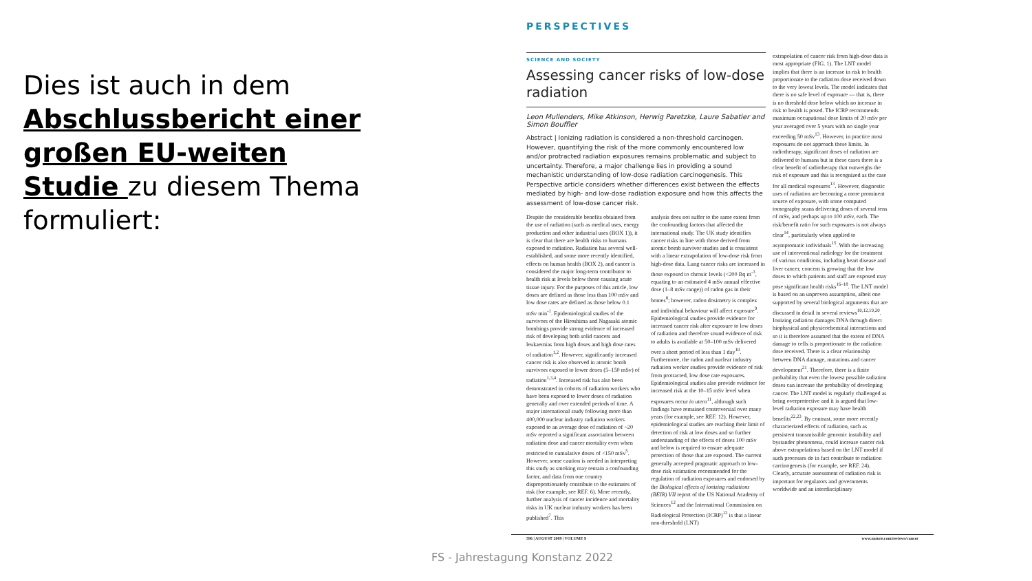Dies ist auch in dem Abschlussbericht einer großen EU-weiten Studie zu diesem Thema formuliert:
PERSPECTIVES
SCIENCE AND SOCIETY
Assessing cancer risks of low-dose radiation
Leon Mullenders, Mike Atkinson, Herwig Paretzke, Laure Sabatier and Simon Bouffler
Abstract | Ionizing radiation is considered a non-threshold carcinogen. However, quantifying the risk of the more commonly encountered low and/or protracted radiation exposures remains problematic and subject to uncertainty. Therefore, a major challenge lies in providing a sound mechanistic understanding of low-dose radiation carcinogenesis. This Perspective article considers whether differences exist between the effects mediated by high- and low-dose radiation exposure and how this affects the assessment of low-dose cancer risk.
Despite the considerable benefits obtained from the use of radiation (such as medical uses, energy production and other industrial uses (BOX 1)), it is clear that there are health risks to humans exposed to radiation. Radiation has several well-established, and some more recently identified, effects on human health (BOX 2), and cancer is considered the major long-term contributor to health risk at levels below those causing acute tissue injury. For the purposes of this article, low doses are defined as those less than 100 mSv and low dose rates are defined as those below 0.1 mSv min<sup>-1</sup>. Epidemiological studies of the survivors of the Hiroshima and Nagasaki atomic bombings provide strong evidence of increased risk of developing both solid cancers and leukaemias from high doses and high dose rates of radiation<sup>1,2</sup>. However, significantly increased cancer risk is also observed in atomic bomb survivors exposed to lower doses (5–150 mSv) of radiation<sup>1,3,4</sup>. Increased risk has also been demonstrated in cohorts of radiation workers who have been exposed to lower doses of radiation generally and over extended periods of time. A major international study following more than 400,000 nuclear industry radiation workers exposed to an average dose of radiation of ~20 mSv reported a significant association between radiation dose and cancer mortality even when restricted to cumulative doses of <150 mSv<sup>5</sup>. However, some caution is needed in interpreting this study as smoking may remain a confounding factor, and data from one country disproportionately contribute to the estimates of risk (for example, see REF. 6). More recently, further analysis of cancer incidence and mortality risks in UK nuclear industry workers has been published<sup>7</sup>. This
analysis does not suffer to the same extent from the confounding factors that affected the international study. The UK study identifies cancer risks in line with those derived from atomic bomb survivor studies and is consistent with a linear extrapolation of low-dose risk from high-dose data. Lung cancer risks are increased in those exposed to chronic levels (<200 Bq m<sup>-3</sup>, equating to an estimated 4 mSv annual effective dose (1–8 mSv range)) of radon gas in their homes<sup>8</sup>; however, radon dosimetry is complex and individual behaviour will affect exposure<sup>9</sup>. Epidemiological studies provide evidence for increased cancer risk after exposure to low doses of radiation and therefore sound evidence of risk to adults is available at 50–100 mSv delivered over a short period of less than 1 day<sup>10</sup>. Furthermore, the radon and nuclear industry radiation worker studies provide evidence of risk from protracted, low dose rate exposures. Epidemiological studies also provide evidence for increased risk at the 10–15 mSv level when exposures occur in utero<sup>11</sup>, although such findings have remained controversial over many years (for example, see REF. 12). However, epidemiological studies are reaching their limit of detection of risk at low doses and so further understanding of the effects of doses 100 mSv and below is required to ensure adequate protection of those that are exposed. The current generally accepted pragmatic approach to low-dose risk estimation recommended for the regulation of radiation exposures and endorsed by the Biological effects of ionizing radiations (BEIR) VII report of the US National Academy of Sciences<sup>12</sup> and the International Commission on Radiological Protection (ICRP)<sup>13</sup> is that a linear non-threshold (LNT)
extrapolation of cancer risk from high-dose data is most appropriate (FIG. 1). The LNT model implies that there is an increase in risk to health proportionate to the radiation dose received down to the very lowest levels. The model indicates that there is no safe level of exposure — that is, there is no threshold dose below which no increase in risk to health is posed. The ICRP recommends maximum occupational dose limits of 20 mSv per year averaged over 5 years with no single year exceeding 50 mSv<sup>13</sup>. However, in practice most exposures do not approach these limits. In radiotherapy, significant doses of radiation are delivered to humans but in these cases there is a clear benefit of radiotherapy that outweighs the risk of exposure and this is recognized as the case for all medical exposures<sup>13</sup>. However, diagnostic uses of radiation are becoming a more prominent source of exposure, with some computed tomography scans delivering doses of several tens of mSv, and perhaps up to 100 mSv, each. The risk/benefit ratio for such exposures is not always clear<sup>14</sup>, particularly when applied to asymptomatic individuals<sup>15</sup>. With the increasing use of interventional radiology for the treatment of various conditions, including heart disease and liver cancer, concern is growing that the low doses to which patients and staff are exposed may pose significant health risks<sup>16–18</sup>. The LNT model is based on an unproven assumption, albeit one supported by several biological arguments that are discussed in detail in several reviews<sup>10,12,19,20</sup>. Ionizing radiation damages DNA through direct biophysical and physicochemical interactions and so it is therefore assumed that the extent of DNA damage to cells is proportionate to the radiation dose received. There is a clear relationship between DNA damage, mutations and cancer development<sup>21</sup>. Therefore, there is a finite probability that even the lowest possible radiation doses can increase the probability of developing cancer. The LNT model is regularly challenged as being overprotective and it is argued that low-level radiation exposure may have health benefits<sup>22,23</sup>. By contrast, some more recently characterized effects of radiation, such as persistent transmissible genomic instability and bystander phenomena, could increase cancer risk above extrapolations based on the LNT model if such processes do in fact contribute to radiation carcinogenesis (for example, see REF. 24). Clearly, accurate assessment of radiation risk is important for regulators and governments worldwide and an interdisciplinary
596 | AUGUST 2009 | VOLUME 9 www.nature.com/reviews/cancer
FS - Jahrestagung Konstanz 2022